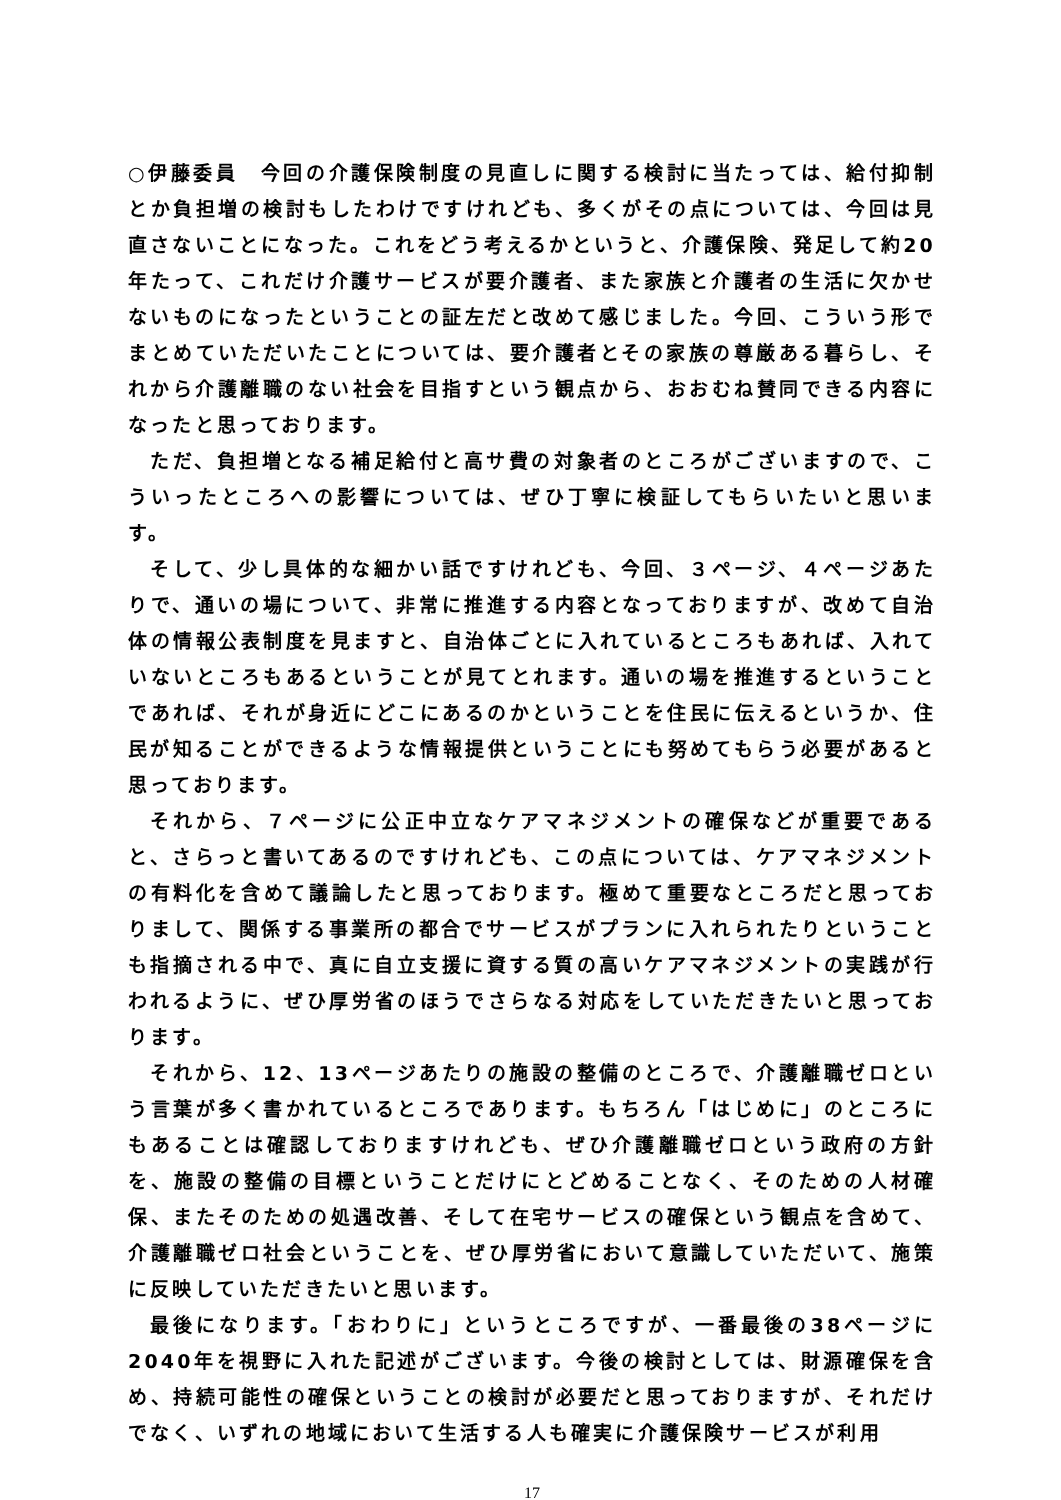○伊藤委員　今回の介護保険制度の見直しに関する検討に当たっては、給付抑制とか負担増の検討もしたわけですけれども、多くがその点については、今回は見直さないことになった。これをどう考えるかというと、介護保険、発足して約20年たって、これだけ介護サービスが要介護者、また家族と介護者の生活に欠かせないものになったということの証左だと改めて感じました。今回、こういう形でまとめていただいたことについては、要介護者とその家族の尊厳ある暮らし、それから介護離職のない社会を目指すという観点から、おおむね賛同できる内容になったと思っております。
ただ、負担増となる補足給付と高サ費の対象者のところがございますので、こういったところへの影響については、ぜひ丁寧に検証してもらいたいと思います。
そして、少し具体的な細かい話ですけれども、今回、３ページ、４ページあたりで、通いの場について、非常に推進する内容となっておりますが、改めて自治体の情報公表制度を見ますと、自治体ごとに入れているところもあれば、入れていないところもあるということが見てとれます。通いの場を推進するということであれば、それが身近にどこにあるのかということを住民に伝えるというか、住民が知ることができるような情報提供ということにも努めてもらう必要があると思っております。
それから、７ページに公正中立なケアマネジメントの確保などが重要であると、さらっと書いてあるのですけれども、この点については、ケアマネジメントの有料化を含めて議論したと思っております。極めて重要なところだと思っておりまして、関係する事業所の都合でサービスがプランに入れられたりということも指摘される中で、真に自立支援に資する質の高いケアマネジメントの実践が行われるように、ぜひ厚労省のほうでさらなる対応をしていただきたいと思っております。
それから、12、13ページあたりの施設の整備のところで、介護離職ゼロという言葉が多く書かれているところであります。もちろん「はじめに」のところにもあることは確認しておりますけれども、ぜひ介護離職ゼロという政府の方針を、施設の整備の目標ということだけにとどめることなく、そのための人材確保、またそのための処遇改善、そして在宅サービスの確保という観点を含めて、介護離職ゼロ社会ということを、ぜひ厚労省において意識していただいて、施策に反映していただきたいと思います。
最後になります。「おわりに」というところですが、一番最後の38ページに2040年を視野に入れた記述がございます。今後の検討としては、財源確保を含め、持続可能性の確保ということの検討が必要だと思っておりますが、それだけでなく、いずれの地域において生活する人も確実に介護保険サービスが利用
17